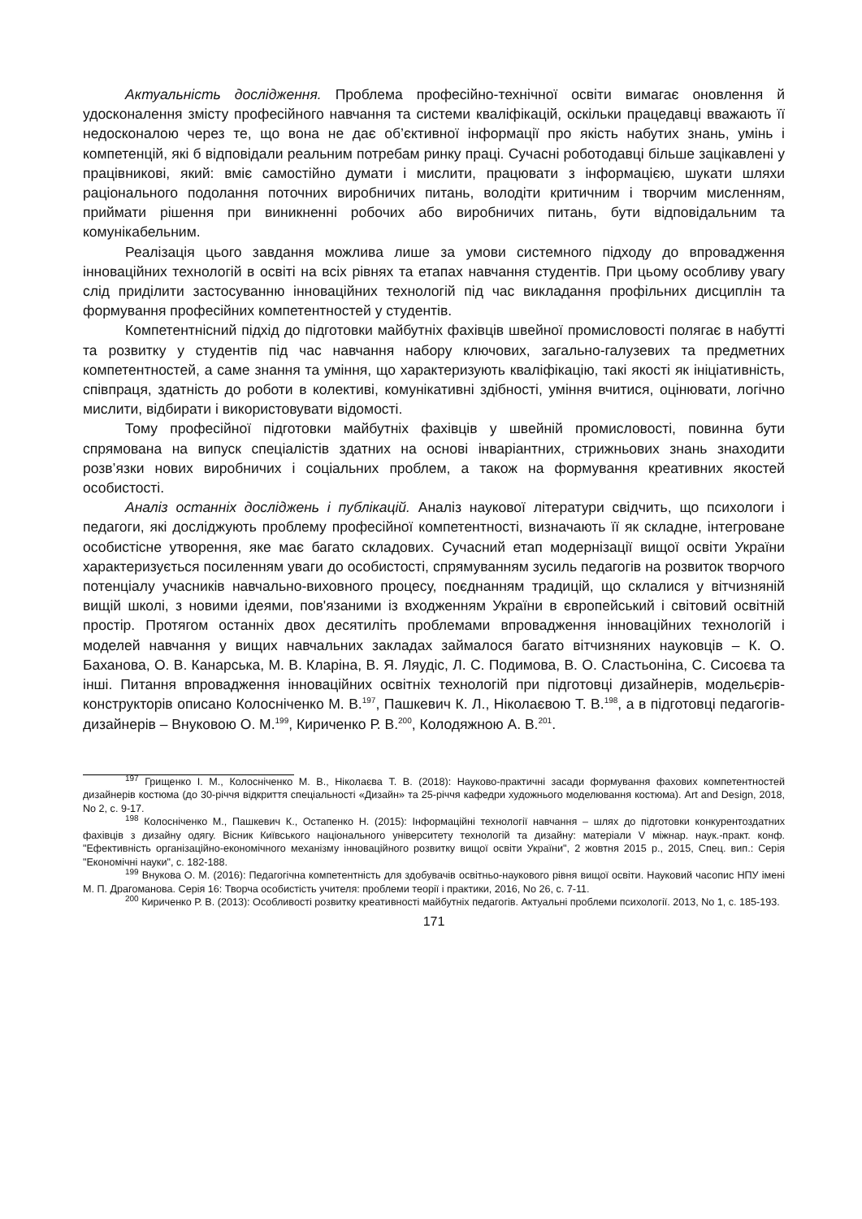Актуальність дослідження. Проблема професійно-технічної освіти вимагає оновлення й удосконалення змісту професійного навчання та системи кваліфікацій, оскільки працедавці вважають її недосконалою через те, що вона не дає об’єктивної інформації про якість набутих знань, умінь і компетенцій, які б відповідали реальним потребам ринку праці. Сучасні роботодавці більше зацікавлені у працівникові, який: вміє самостійно думати і мислити, працювати з інформацією, шукати шляхи раціонального подолання поточних виробничих питань, володіти критичним і творчим мисленням, приймати рішення при виникненні робочих або виробничих питань, бути відповідальним та комунікабельним.
Реалізація цього завдання можлива лише за умови системного підходу до впровадження інноваційних технологій в освіті на всіх рівнях та етапах навчання студентів. При цьому особливу увагу слід приділити застосуванню інноваційних технологій під час викладання профільних дисциплін та формування професійних компетентностей у студентів.
Компетентнісний підхід до підготовки майбутніх фахівців швейної промисловості полягає в набутті та розвитку у студентів під час навчання набору ключових, загально-галузевих та предметних компетентностей, а саме знання та уміння, що характеризують кваліфікацію, такі якості як ініціативність, співпраця, здатність до роботи в колективі, комунікативні здібності, уміння вчитися, оцінювати, логічно мислити, відбирати і використовувати відомості.
Тому професійної підготовки майбутніх фахівців у швейній промисловості, повинна бути спрямована на випуск спеціалістів здатних на основі інваріантних, стрижньових знань знаходити розв’язки нових виробничих і соціальних проблем, а також на формування креативних якостей особистості.
Аналіз останніх досліджень і публікацій. Аналіз наукової літератури свідчить, що психологи і педагоги, які досліджують проблему професійної компетентності, визначають її як складне, інтегроване особистісне утворення, яке має багато складових. Сучасний етап модернізації вищої освіти України характеризується посиленням уваги до особистості, спрямуванням зусиль педагогів на розвиток творчого потенціалу учасників навчально-виховного процесу, поєднанням традицій, що склалися у вітчизняній вищій школі, з новими ідеями, пов'язаними із входженням України в європейський і світовий освітній простір. Протягом останніх двох десятиліть проблемами впровадження інноваційних технологій і моделей навчання у вищих навчальних закладах займалося багато вітчизняних науковців – К. О. Баханова, О. В. Канарська, М. В. Кларіна, В. Я. Ляудіс, Л. С. Подимова, В. О. Сластьоніна, С. Сисоєва та інші. Питання впровадження інноваційних освітніх технологій при підготовці дизайнерів, модельєрів-конструкторів описано Колосніченко М. В.<sup>197</sup>, Пашкевич К. Л., Ніколаєвою Т. В.<sup>198</sup>, а в підготовці педагогів-дизайнерів – Внуковою О. М.<sup>199</sup>, Кириченко Р. В.<sup>200</sup>, Колодяжною А. В.<sup>201</sup>.
<sup>197</sup> Грищенко І. М., Колосніченко М. В., Ніколаєва Т. В. (2018): Науково-практичні засади формування фахових компетентностей дизайнерів костюма (до 30-річчя відкриття спеціальності «Дизайн» та 25-річчя кафедри художнього моделювання костюма). Art and Design, 2018, No 2, с. 9-17.
<sup>198</sup> Колосніченко М., Пашкевич К., Остапенко Н. (2015): Інформаційні технології навчання – шлях до підготовки конкурентоздатних фахівців з дизайну одягу. Вісник Київського національного університету технологій та дизайну: матеріали V міжнар. наук.-практ. конф. "Ефективність організаційно-економічного механізму інноваційного розвитку вищої освіти України", 2 жовтня 2015 р., 2015, Спец. вип.: Серія "Економічні науки", с. 182-188.
<sup>199</sup> Внукова О. М. (2016): Педагогічна компетентність для здобувачів освітньо-наукового рівня вищої освіти. Науковий часопис НПУ імені М. П. Драгоманова. Серія 16: Творча особистість учителя: проблеми теорії і практики, 2016, No 26, с. 7-11.
<sup>200</sup> Кириченко Р. В. (2013): Особливості розвитку креативності майбутніх педагогів. Актуальні проблеми психології. 2013, No 1, с. 185-193.
171